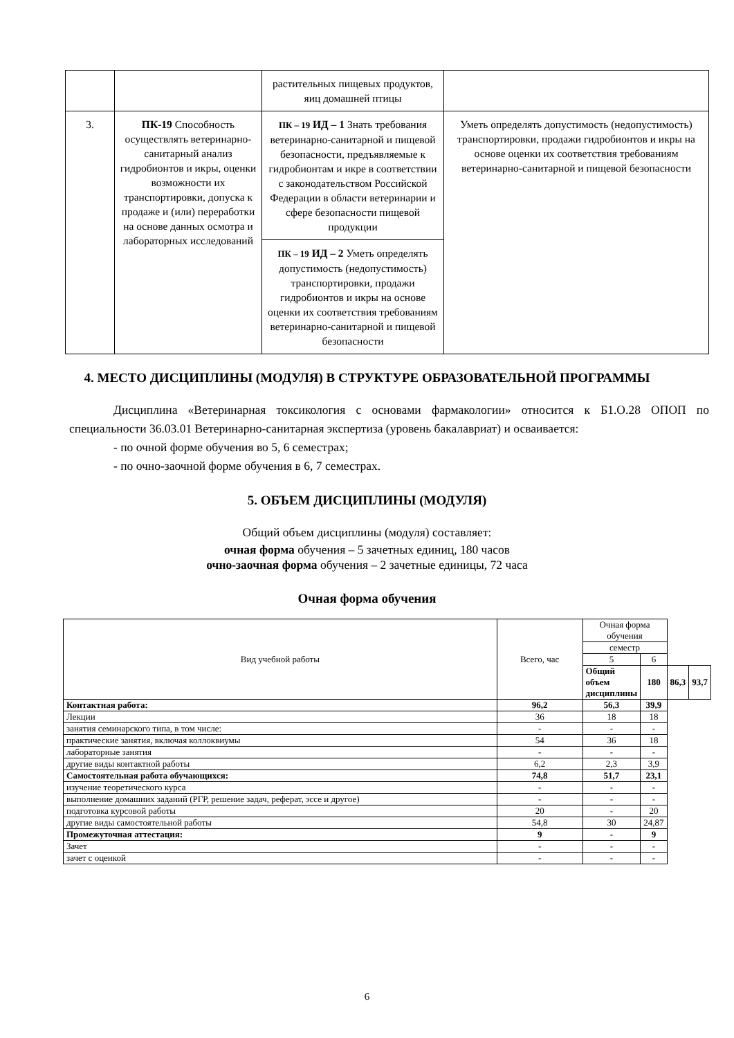| | | растительных пищевых продуктов, яиц домашней птицы | |
| 3. | ПК-19 Способность осуществлять ветеринарно-санитарный анализ гидробионтов и икры, оценки возможности их транспортировки, допуска к продаже и (или) переработки на основе данных осмотра и лабораторных исследований | ПК – 19 ИД – 1 Знать требования ветеринарно-санитарной и пищевой безопасности, предъявляемые к гидробионтам и икре в соответствии с законодательством Российской Федерации в области ветеринарии и сфере безопасности пищевой продукции | Уметь определять допустимость (недопустимость) транспортировки, продажи гидробионтов и икры на основе оценки их соответствия требованиям ветеринарно-санитарной и пищевой безопасности |
| | | ПК – 19 ИД – 2 Уметь определять допустимость (недопустимость) транспортировки, продажи гидробионтов и икры на основе оценки их соответствия требованиям ветеринарно-санитарной и пищевой безопасности | |
4. МЕСТО ДИСЦИПЛИНЫ (МОДУЛЯ) В СТРУКТУРЕ ОБРАЗОВАТЕЛЬНОЙ ПРОГРАММЫ
Дисциплина «Ветеринарная токсикология с основами фармакологии» относится к Б1.О.28 ОПОП по специальности 36.03.01 Ветеринарно-санитарная экспертиза (уровень бакалавриат) и осваивается:
- по очной форме обучения во 5, 6 семестрах;
- по очно-заочной форме обучения в 6, 7 семестрах.
5. ОБЪЕМ ДИСЦИПЛИНЫ (МОДУЛЯ)
Общий объем дисциплины (модуля) составляет:
очная форма обучения – 5 зачетных единиц, 180 часов
очно-заочная форма обучения – 2 зачетные единицы, 72 часа
Очная форма обучения
| Вид учебной работы | Всего, час | Очная форма обучения | | | |
| | | семестр | | | |
| | | 5 | 6 | | |
| | | Общий объем дисциплины | 180 | 86,3 | 93,7 |
| Контактная работа: | 96,2 | 56,3 | 39,9 | | |
| Лекции | 36 | 18 | 18 | | |
| занятия семинарского типа, в том числе: | - | - | - | | |
| практические занятия, включая коллоквиумы | 54 | 36 | 18 | | |
| лабораторные занятия | - | - | - | | |
| другие виды контактной работы | 6,2 | 2,3 | 3,9 | | |
| Самостоятельная работа обучающихся: | 74,8 | 51,7 | 23,1 | | |
| изучение теоретического курса | - | - | - | | |
| выполнение домашних заданий (РГР, решение задач, реферат, эссе и другое) | - | - | - | | |
| подготовка курсовой работы | 20 | - | 20 | | |
| другие виды самостоятельной работы | 54,8 | 30 | 24,87 | | |
| Промежуточная аттестация: | 9 | - | 9 | | |
| Зачет | - | - | - | | |
| зачет с оценкой | - | - | - | | |
6